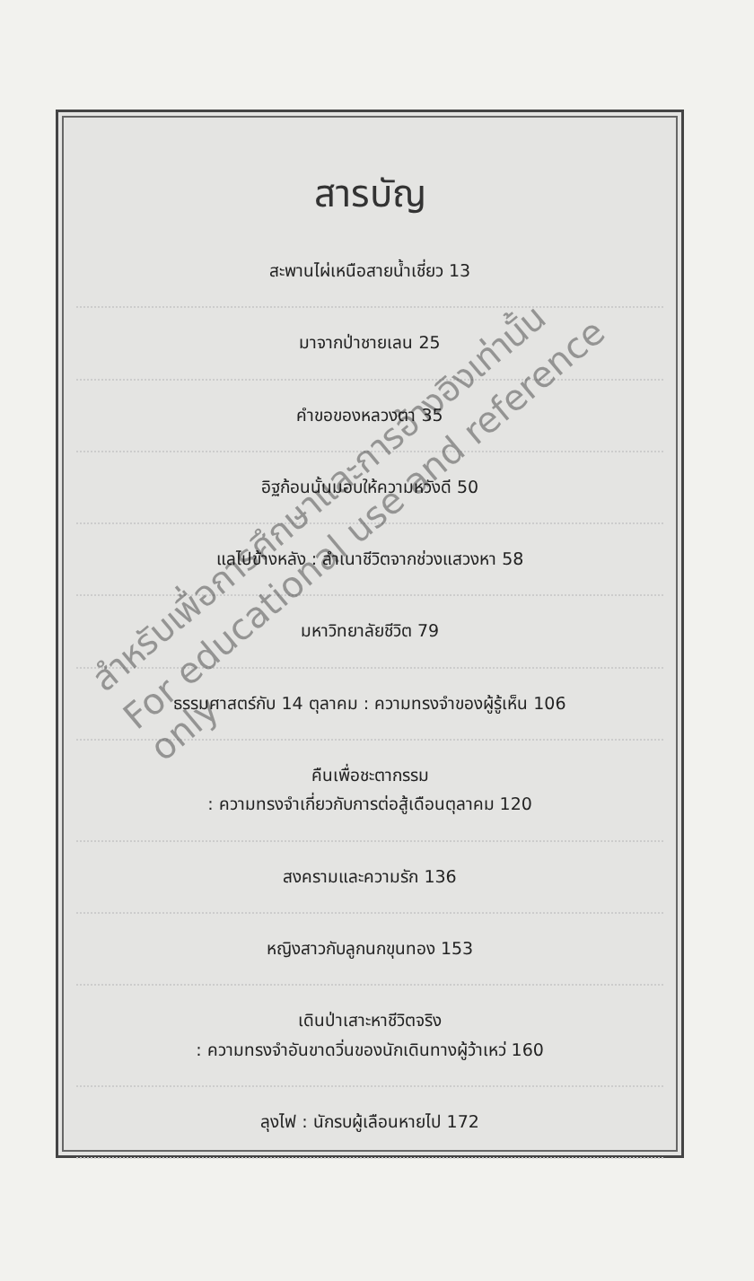สารบัญ
สะพานไผ่เหนือสายน้ำเชี่ยว 13
มาจากป่าชายเลน 25
คำขอของหลวงตา 35
อิฐก้อนนั้นมอบให้ความหวังดี 50
แลไปข้างหลัง : ลำเนาชีวิตจากช่วงแสวงหา 58
มหาวิทยาลัยชีวิต 79
ธรรมศาสตร์กับ 14 ตุลาคม : ความทรงจำของผู้รู้เห็น 106
คืนเพื่อชะตากรรม
: ความทรงจำเกี่ยวกับการต่อสู้เดือนตุลาคม 120
สงครามและความรัก 136
หญิงสาวกับลูกนกขุนทอง 153
เดินป่าเสาะหาชีวิตจริง
: ความทรงจำอันขาดวิ่นของนักเดินทางผู้ว้าเหว่ 160
ลุงไฟ : นักรบผู้เลือนหายไป 172
สำหรับเพื่อการศึกษาและการอ้างอิงเท่านั้น
For educational use and reference only